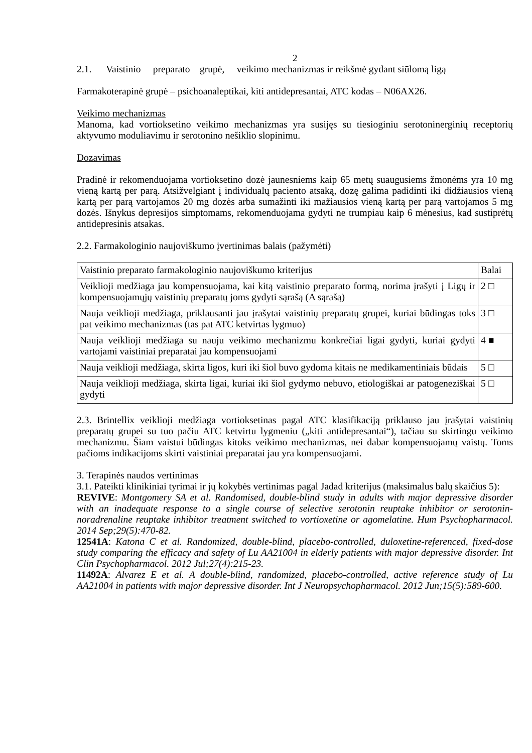2
2.1. Vaistinio preparato grupė, veikimo mechanizmas ir reikšmė gydant siūlomą ligą
Farmakoterapinė grupė – psichoanaleptikai, kiti antidepresantai, ATC kodas – N06AX26.
Veikimo mechanizmas
Manoma, kad vortioksetino veikimo mechanizmas yra susijęs su tiesioginiu serotoninerginių receptorių aktyvumo moduliavimu ir serotonino nešiklio slopinimu.
Dozavimas
Pradinė ir rekomenduojama vortioksetino dozė jaunesniems kaip 65 metų suaugusiems žmonėms yra 10 mg vieną kartą per parą. Atsižvelgiant į individualų paciento atsaką, dozę galima padidinti iki didžiausios vieną kartą per parą vartojamos 20 mg dozės arba sumažinti iki mažiausios vieną kartą per parą vartojamos 5 mg dozės. Išnykus depresijos simptomams, rekomenduojama gydyti ne trumpiau kaip 6 mėnesius, kad sustiprėtų antidepresinis atsakas.
2.2. Farmakologinio naujoviškumo įvertinimas balais (pažymėti)
| Vaistinio preparato farmakologinio naujoviškumo kriterijus | Balai |
| Veiklioji medžiaga jau kompensuojama, kai kitą vaistinio preparato formą, norima įrašyti į Ligų ir kompensuojamųjų vaistinių preparatų joms gydyti sąrašą (A sąrašą) | 2 □ |
| Nauja veiklioji medžiaga, priklausanti jau įrašytai vaistinių preparatų grupei, kuriai būdingas toks pat veikimo mechanizmas (tas pat ATC ketvirtas lygmuo) | 3 □ |
| Nauja veiklioji medžiaga su nauju veikimo mechanizmu konkrečiai ligai gydyti, kuriai gydyti vartojami vaistiniai preparatai jau kompensuojami | 4 ■ |
| Nauja veiklioji medžiaga, skirta ligos, kuri iki šiol buvo gydoma kitais ne medikamentiniais būdais | 5 □ |
| Nauja veiklioji medžiaga, skirta ligai, kuriai iki šiol gydymo nebuvo, etiologiškai ar patogeneziškai gydyti | 5 □ |
2.3. Brintellix veiklioji medžiaga vortioksetinas pagal ATC klasifikaciją priklauso jau įrašytai vaistinių preparatų grupei su tuo pačiu ATC ketvirtu lygmeniu („kiti antidepresantai“), tačiau su skirtingu veikimo mechanizmu. Šiam vaistui būdingas kitoks veikimo mechanizmas, nei dabar kompensuojamų vaistų. Toms pačioms indikacijoms skirti vaistiniai preparatai jau yra kompensuojami.
3. Terapinės naudos vertinimas
3.1. Pateikti klinikiniai tyrimai ir jų kokybės vertinimas pagal Jadad kriterijus (maksimalus balų skaičius 5):
REVIVE: Montgomery SA et al. Randomised, double-blind study in adults with major depressive disorder with an inadequate response to a single course of selective serotonin reuptake inhibitor or serotonin-noradrenaline reuptake inhibitor treatment switched to vortioxetine or agomelatine. Hum Psychopharmacol. 2014 Sep;29(5):470-82.
12541A: Katona C et al. Randomized, double-blind, placebo-controlled, duloxetine-referenced, fixed-dose study comparing the efficacy and safety of Lu AA21004 in elderly patients with major depressive disorder. Int Clin Psychopharmacol. 2012 Jul;27(4):215-23.
11492A: Alvarez E et al. A double-blind, randomized, placebo-controlled, active reference study of Lu AA21004 in patients with major depressive disorder. Int J Neuropsychopharmacol. 2012 Jun;15(5):589-600.